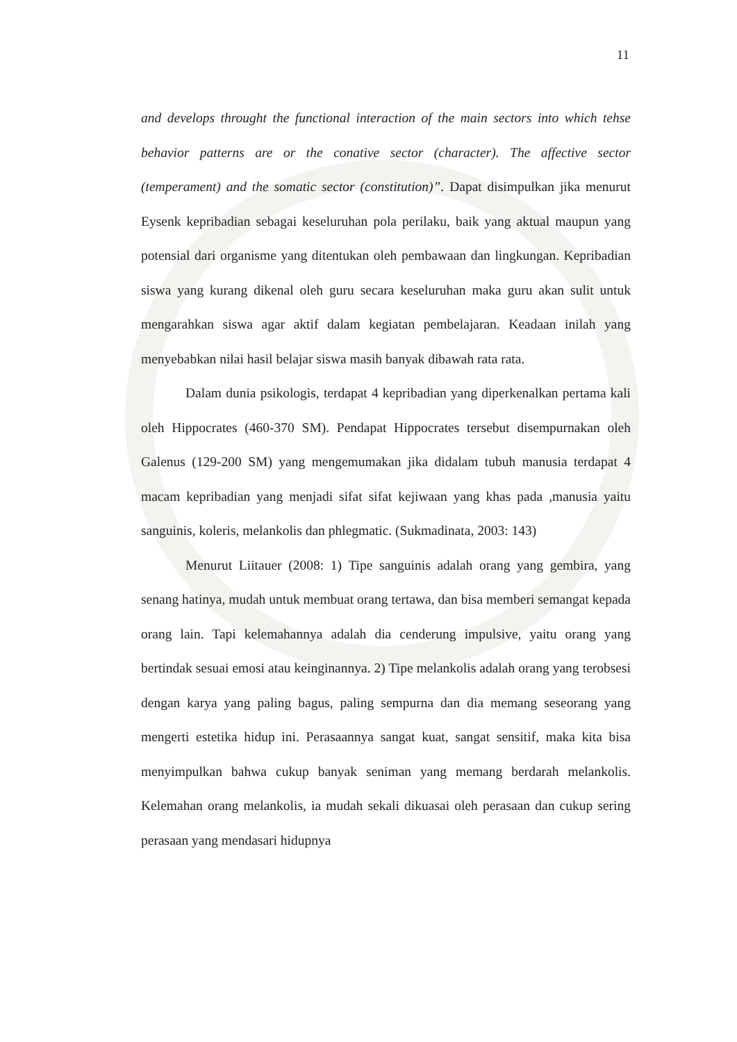11
and develops throught the functional interaction of the main sectors into which tehse behavior patterns are or the conative sector (character). The affective sector (temperament) and the somatic sector (constitution)”. Dapat disimpulkan jika menurut Eysenk kepribadian sebagai keseluruhan pola perilaku, baik yang aktual maupun yang potensial dari organisme yang ditentukan oleh pembawaan dan lingkungan. Kepribadian siswa yang kurang dikenal oleh guru secara keseluruhan maka guru akan sulit untuk mengarahkan siswa agar aktif dalam kegiatan pembelajaran. Keadaan inilah yang menyebabkan nilai hasil belajar siswa masih banyak dibawah rata rata.
Dalam dunia psikologis, terdapat 4 kepribadian yang diperkenalkan pertama kali oleh Hippocrates (460-370 SM). Pendapat Hippocrates tersebut disempurnakan oleh Galenus (129-200 SM) yang mengemumakan jika didalam tubuh manusia terdapat 4 macam kepribadian yang menjadi sifat sifat kejiwaan yang khas pada ,manusia yaitu sanguinis, koleris, melankolis dan phlegmatic. (Sukmadinata, 2003: 143)
Menurut Liitauer (2008: 1) Tipe sanguinis adalah orang yang gembira, yang senang hatinya, mudah untuk membuat orang tertawa, dan bisa memberi semangat kepada orang lain. Tapi kelemahannya adalah dia cenderung impulsive, yaitu orang yang bertindak sesuai emosi atau keinginannya. 2) Tipe melankolis adalah orang yang terobsesi dengan karya yang paling bagus, paling sempurna dan dia memang seseorang yang mengerti estetika hidup ini. Perasaannya sangat kuat, sangat sensitif, maka kita bisa menyimpulkan bahwa cukup banyak seniman yang memang berdarah melankolis. Kelemahan orang melankolis, ia mudah sekali dikuasai oleh perasaan dan cukup sering perasaan yang mendasari hidupnya